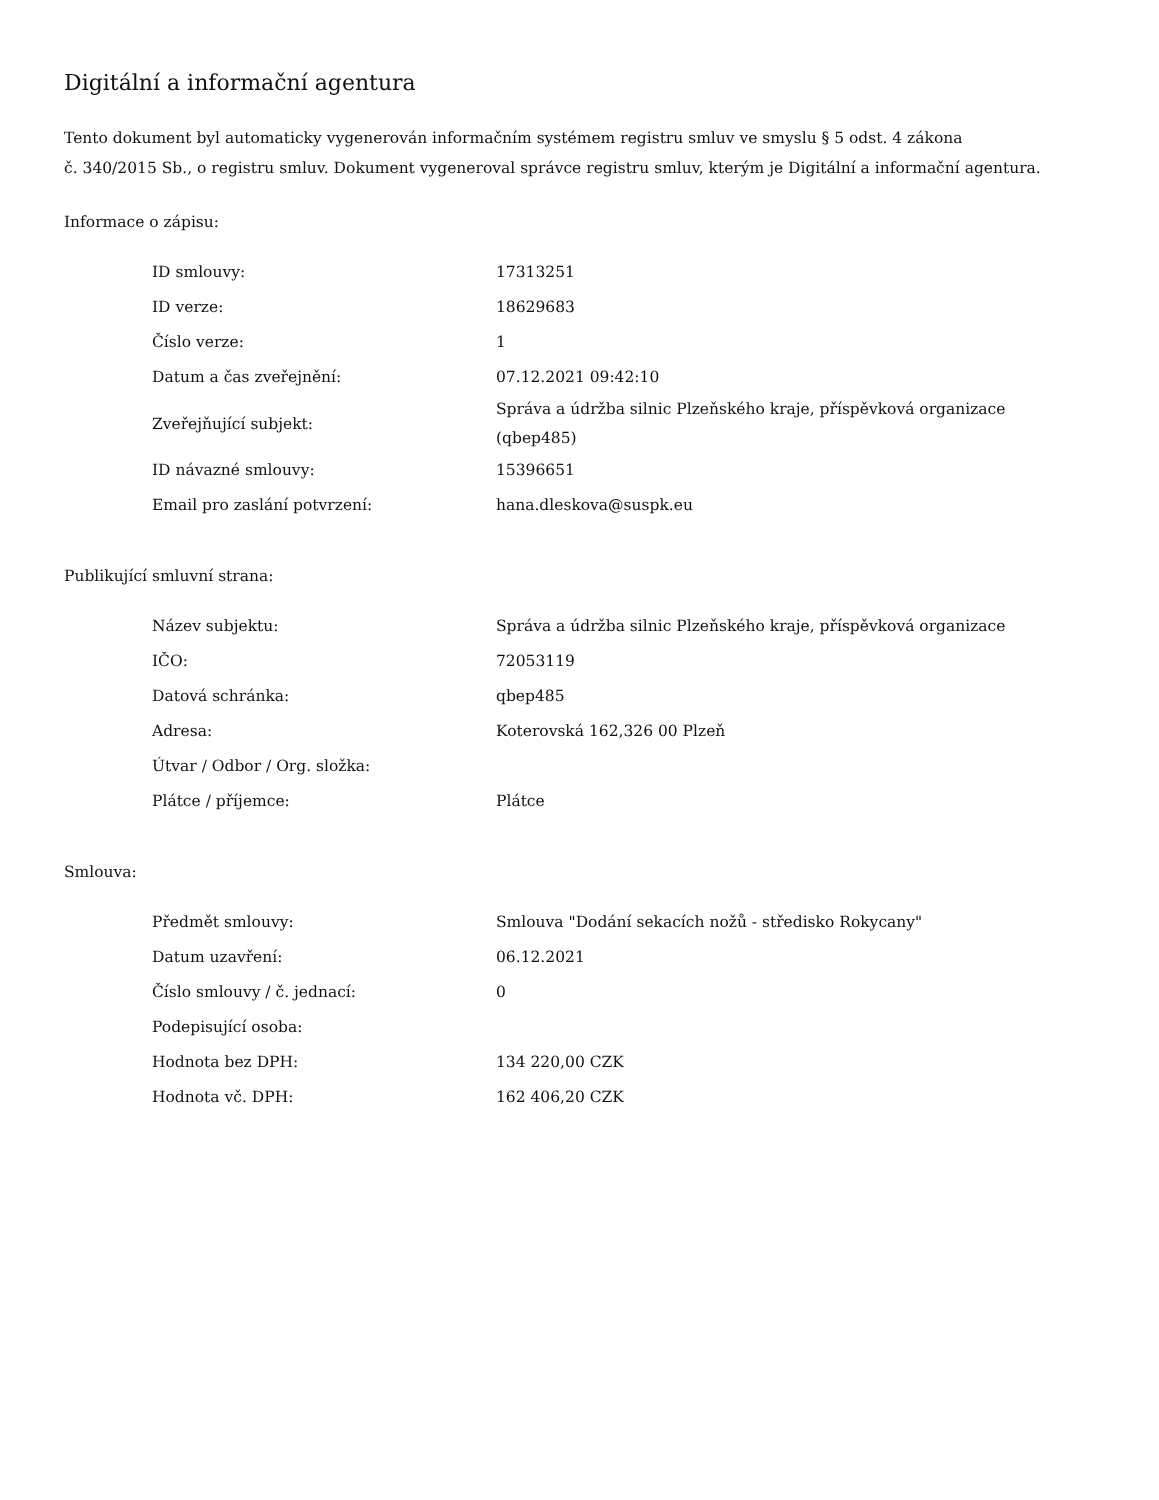Digitální a informační agentura
Tento dokument byl automaticky vygenerován informačním systémem registru smluv ve smyslu § 5 odst. 4 zákona
č. 340/2015 Sb., o registru smluv. Dokument vygeneroval správce registru smluv, kterým je Digitální a informační agentura.
Informace o zápisu:
| ID smlouvy: | 17313251 |
| ID verze: | 18629683 |
| Číslo verze: | 1 |
| Datum a čas zveřejnění: | 07.12.2021 09:42:10 |
| Zveřejňující subjekt: | Správa a údržba silnic Plzeňského kraje, příspěvková organizace (qbep485) |
| ID návazné smlouvy: | 15396651 |
| Email pro zaslání potvrzení: | hana.dleskova@suspk.eu |
Publikující smluvní strana:
| Název subjektu: | Správa a údržba silnic Plzeňského kraje, příspěvková organizace |
| IČO: | 72053119 |
| Datová schránka: | qbep485 |
| Adresa: | Koterovská 162,326 00 Plzeň |
| Útvar / Odbor / Org. složka: | |
| Plátce / příjemce: | Plátce |
Smlouva:
| Předmět smlouvy: | Smlouva "Dodání sekacích nožů - středisko Rokycany" |
| Datum uzavření: | 06.12.2021 |
| Číslo smlouvy / č. jednací: | 0 |
| Podepisující osoba: | |
| Hodnota bez DPH: | 134 220,00 CZK |
| Hodnota vč. DPH: | 162 406,20 CZK |